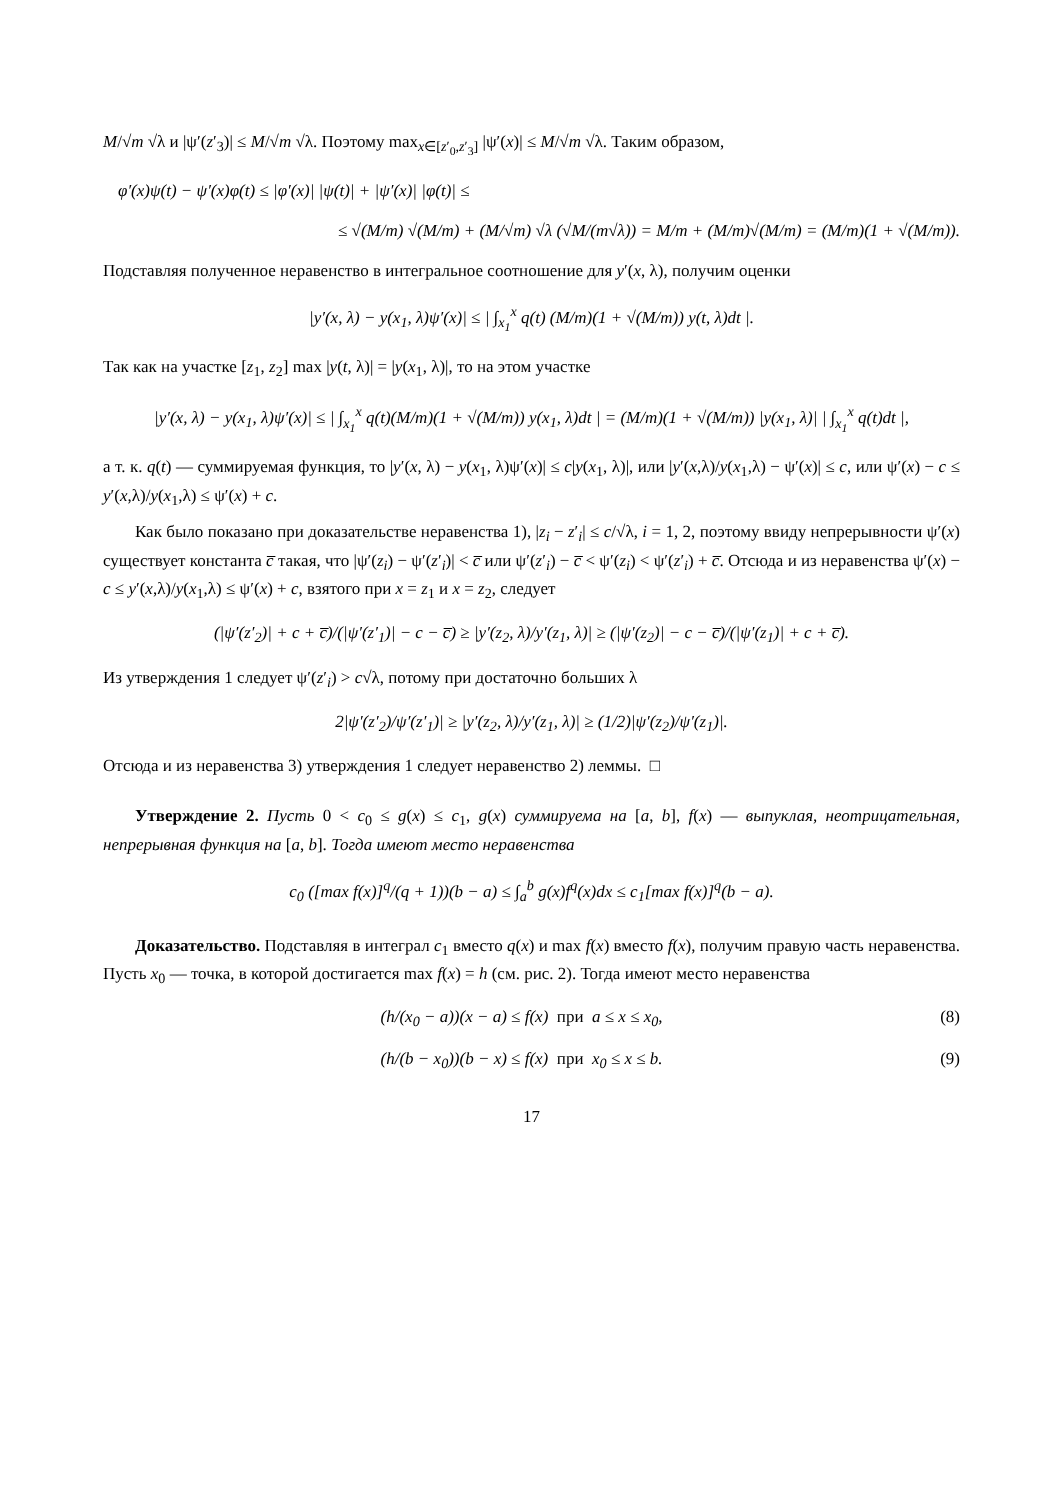M/√m √λ и |ψ′(z′<sub>3</sub>)| ≤ M/√m √λ. Поэтому max<sub>x∈[z′<sub>0</sub>,z′<sub>3</sub>]</sub> |ψ′(x)| ≤ M/√m √λ. Таким образом,
φ′(x)ψ(t) − ψ′(x)φ(t) ≤ |φ′(x)| |ψ(t)| + |ψ′(x)| |φ(t)| ≤
≤ √(M/m) √(M/m) + (M/√m) √λ (√M/(m√λ)) = M/m + (M/m)√(M/m) = (M/m)(1 + √(M/m)).
Подставляя полученное неравенство в интегральное соотношение для y′(x, λ), получим оценки
|y′(x, λ) − y(x<sub>1</sub>, λ)ψ′(x)| ≤ | ∫<sub>x<sub>1</sub></sub><sup>x</sup> q(t) (M/m)(1 + √(M/m)) y(t, λ)dt |.
Так как на участке [z<sub>1</sub>, z<sub>2</sub>] max |y(t, λ)| = |y(x<sub>1</sub>, λ)|, то на этом участке
|y′(x, λ) − y(x<sub>1</sub>, λ)ψ′(x)| ≤ | ∫<sub>x<sub>1</sub></sub><sup>x</sup> q(t)(M/m)(1 + √(M/m)) y(x<sub>1</sub>, λ)dt | = (M/m)(1 + √(M/m)) |y(x<sub>1</sub>, λ)| | ∫<sub>x<sub>1</sub></sub><sup>x</sup> q(t)dt |,
а т. к. q(t) — суммируемая функция, то |y′(x, λ) − y(x<sub>1</sub>, λ)ψ′(x)| ≤ c|y(x<sub>1</sub>, λ)|, или |y′(x,λ)/y(x<sub>1</sub>,λ) − ψ′(x)| ≤ c, или ψ′(x) − c ≤ y′(x,λ)/y(x<sub>1</sub>,λ) ≤ ψ′(x) + c.
Как было показано при доказательстве неравенства 1), |z<sub>i</sub> − z′<sub>i</sub>| ≤ c/√λ, i = 1, 2, поэтому ввиду непрерывности ψ′(x) существует константа c̅ такая, что |ψ′(z<sub>i</sub>) − ψ′(z′<sub>i</sub>)| < c̅ или ψ′(z′<sub>i</sub>) − c̅ < ψ′(z<sub>i</sub>) < ψ′(z′<sub>i</sub>) + c̅. Отсюда и из неравенства ψ′(x) − c ≤ y′(x,λ)/y(x<sub>1</sub>,λ) ≤ ψ′(x) + c, взятого при x = z<sub>1</sub> и x = z<sub>2</sub>, следует
(|ψ′(z′<sub>2</sub>)| + c + c̅)/(|ψ′(z′<sub>1</sub>)| − c − c̅) ≥ |y′(z<sub>2</sub>, λ)/y′(z<sub>1</sub>, λ)| ≥ (|ψ′(z<sub>2</sub>)| − c − c̅)/(|ψ′(z<sub>1</sub>)| + c + c̅).
Из утверждения 1 следует ψ′(z′<sub>i</sub>) > c√λ, потому при достаточно больших λ
2|ψ′(z′<sub>2</sub>)/ψ′(z′<sub>1</sub>)| ≥ |y′(z<sub>2</sub>, λ)/y′(z<sub>1</sub>, λ)| ≥ (1/2)|ψ′(z<sub>2</sub>)/ψ′(z<sub>1</sub>)|.
Отсюда и из неравенства 3) утверждения 1 следует неравенство 2) леммы. □
Утверждение 2. Пусть 0 < c<sub>0</sub> ≤ g(x) ≤ c<sub>1</sub>, g(x) суммируема на [a, b], f(x) — выпуклая, неотрицательная, непрерывная функция на [a, b]. Тогда имеют место неравенства
c<sub>0</sub> ([max f(x)]<sup>q</sup>/(q + 1))(b − a) ≤ ∫<sub>a</sub><sup>b</sup> g(x)f<sup>q</sup>(x)dx ≤ c<sub>1</sub>[max f(x)]<sup>q</sup>(b − a).
Доказательство. Подставляя в интеграл c<sub>1</sub> вместо q(x) и max f(x) вместо f(x), получим правую часть неравенства. Пусть x<sub>0</sub> — точка, в которой достигается max f(x) = h (см. рис. 2). Тогда имеют место неравенства
(h/(x<sub>0</sub> − a))(x − a) ≤ f(x) при a ≤ x ≤ x<sub>0</sub>, (8)
(h/(b − x<sub>0</sub>))(b − x) ≤ f(x) при x<sub>0</sub> ≤ x ≤ b. (9)
17